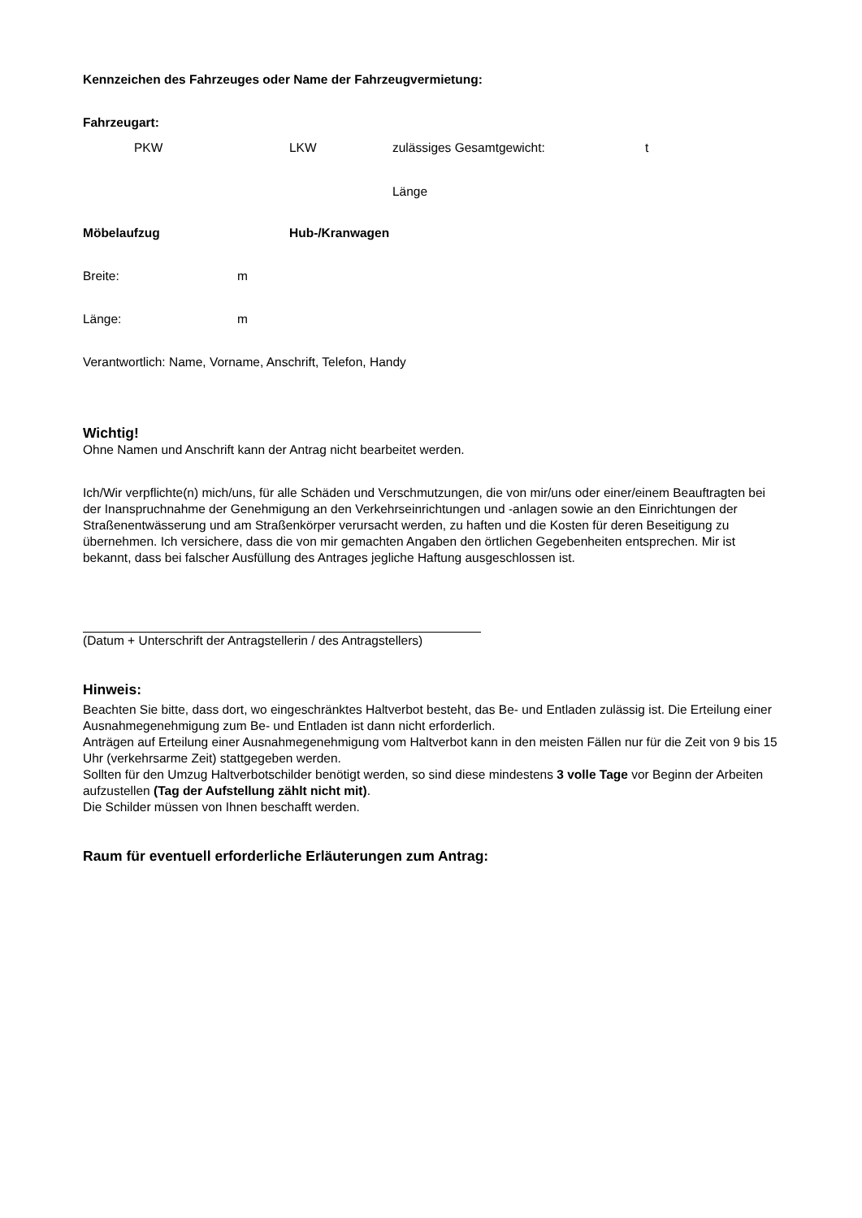Kennzeichen des Fahrzeuges oder Name der Fahrzeugvermietung:
Fahrzeugart:
PKW LKW zulässiges Gesamtgewicht: t
Länge
Möbelaufzug Hub-/Kranwagen
Breite: m
Länge: m
Verantwortlich: Name, Vorname, Anschrift, Telefon, Handy
Wichtig!
Ohne Namen und Anschrift kann der Antrag nicht bearbeitet werden.
Ich/Wir verpflichte(n) mich/uns, für alle Schäden und Verschmutzungen, die von mir/uns oder einer/einem Beauftragten bei der Inanspruchnahme der Genehmigung an den Verkehrseinrichtungen und -anlagen sowie an den Einrichtungen der Straßenentwässerung und am Straßenkörper verursacht werden, zu haften und die Kosten für deren Beseitigung zu übernehmen. Ich versichere, dass die von mir gemachten Angaben den örtlichen Gegebenheiten entsprechen. Mir ist bekannt, dass bei falscher Ausfüllung des Antrages jegliche Haftung ausgeschlossen ist.
(Datum + Unterschrift der Antragstellerin / des Antragstellers)
Hinweis:
Beachten Sie bitte, dass dort, wo eingeschränktes Haltverbot besteht, das Be- und Entladen zulässig ist. Die Erteilung einer Ausnahmegenehmigung zum Be- und Entladen ist dann nicht erforderlich.
Anträgen auf Erteilung einer Ausnahmegenehmigung vom Haltverbot kann in den meisten Fällen nur für die Zeit von 9 bis 15 Uhr (verkehrsarme Zeit) stattgegeben werden.
Sollten für den Umzug Haltverbotschilder benötigt werden, so sind diese mindestens 3 volle Tage vor Beginn der Arbeiten aufzustellen (Tag der Aufstellung zählt nicht mit).
Die Schilder müssen von Ihnen beschafft werden.
Raum für eventuell erforderliche Erläuterungen zum Antrag: